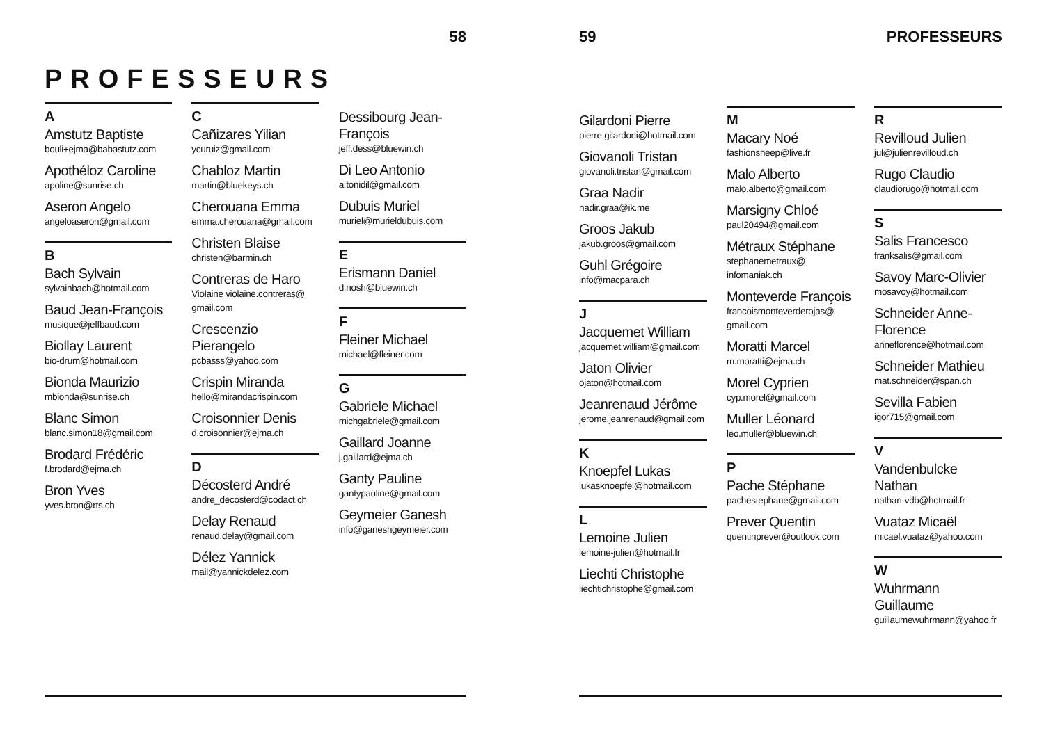58
PROFESSEURS
A
Amstutz Baptiste
bouli+ejma@babastutz.com
Apothéloz Caroline
apoline@sunrise.ch
Aseron Angelo
angeloaseron@gmail.com
B
Bach Sylvain
sylvainbach@hotmail.com
Baud Jean-François
musique@jeffbaud.com
Biollay Laurent
bio-drum@hotmail.com
Bionda Maurizio
mbionda@sunrise.ch
Blanc Simon
blanc.simon18@gmail.com
Brodard Frédéric
f.brodard@ejma.ch
Bron Yves
yves.bron@rts.ch
C
Cañizares Yilian
ycuruiz@gmail.com
Chabloz Martin
martin@bluekeys.ch
Cherouana Emma
emma.cherouana@gmail.com
Christen Blaise
christen@barmin.ch
Contreras de Haro
Violaine violaine.contreras@ gmail.com
Crescenzio Pierangelo
pcbasss@yahoo.com
Crispin Miranda
hello@mirandacrispin.com
Croisonnier Denis
d.croisonnier@ejma.ch
D
Décosterd André
andre_decosterd@codact.ch
Delay Renaud
renaud.delay@gmail.com
Délez Yannick
mail@yannickdelez.com
Dessibourg Jean-François
jeff.dess@bluewin.ch
Di Leo Antonio
a.tonidil@gmail.com
Dubuis Muriel
muriel@murieldubuis.com
E
Erismann Daniel
d.nosh@bluewin.ch
F
Fleiner Michael
michael@fleiner.com
G
Gabriele Michael
michgabriele@gmail.com
Gaillard Joanne
j.gaillard@ejma.ch
Ganty Pauline
gantypauline@gmail.com
Geymeier Ganesh
info@ganeshgeymeier.com
59 PROFESSEURS
Gilardoni Pierre
pierre.gilardoni@hotmail.com
Giovanoli Tristan
giovanoli.tristan@gmail.com
Graa Nadir
nadir.graa@ik.me
Groos Jakub
jakub.groos@gmail.com
Guhl Grégoire
info@macpara.ch
J
Jacquemet William
jacquemet.william@gmail.com
Jaton Olivier
ojaton@hotmail.com
Jeanrenaud Jérôme
jerome.jeanrenaud@gmail.com
K
Knoepfel Lukas
lukasknoepfel@hotmail.com
L
Lemoine Julien
lemoine-julien@hotmail.fr
Liechti Christophe
liechtichristophe@gmail.com
M
Macary Noé
fashionsheep@live.fr
Malo Alberto
malo.alberto@gmail.com
Marsigny Chloé
paul20494@gmail.com
Métraux Stéphane
stephanemetraux@ infomaniak.ch
Monteverde François
francoismonteverderojas@ gmail.com
Moratti Marcel
m.moratti@ejma.ch
Morel Cyprien
cyp.morel@gmail.com
Muller Léonard
leo.muller@bluewin.ch
P
Pache Stéphane
pachestephane@gmail.com
Prever Quentin
quentinprever@outlook.com
R
Revilloud Julien
jul@julienrevilloud.ch
Rugo Claudio
claudiorugo@hotmail.com
S
Salis Francesco
franksalis@gmail.com
Savoy Marc-Olivier
mosavoy@hotmail.com
Schneider Anne-Florence
anneflorence@hotmail.com
Schneider Mathieu
mat.schneider@span.ch
Sevilla Fabien
igor715@gmail.com
V
Vandenbulcke Nathan
nathan-vdb@hotmail.fr
Vuataz Micaël
micael.vuataz@yahoo.com
W
Wuhrmann Guillaume
guillaumewuhrmann@yahoo.fr